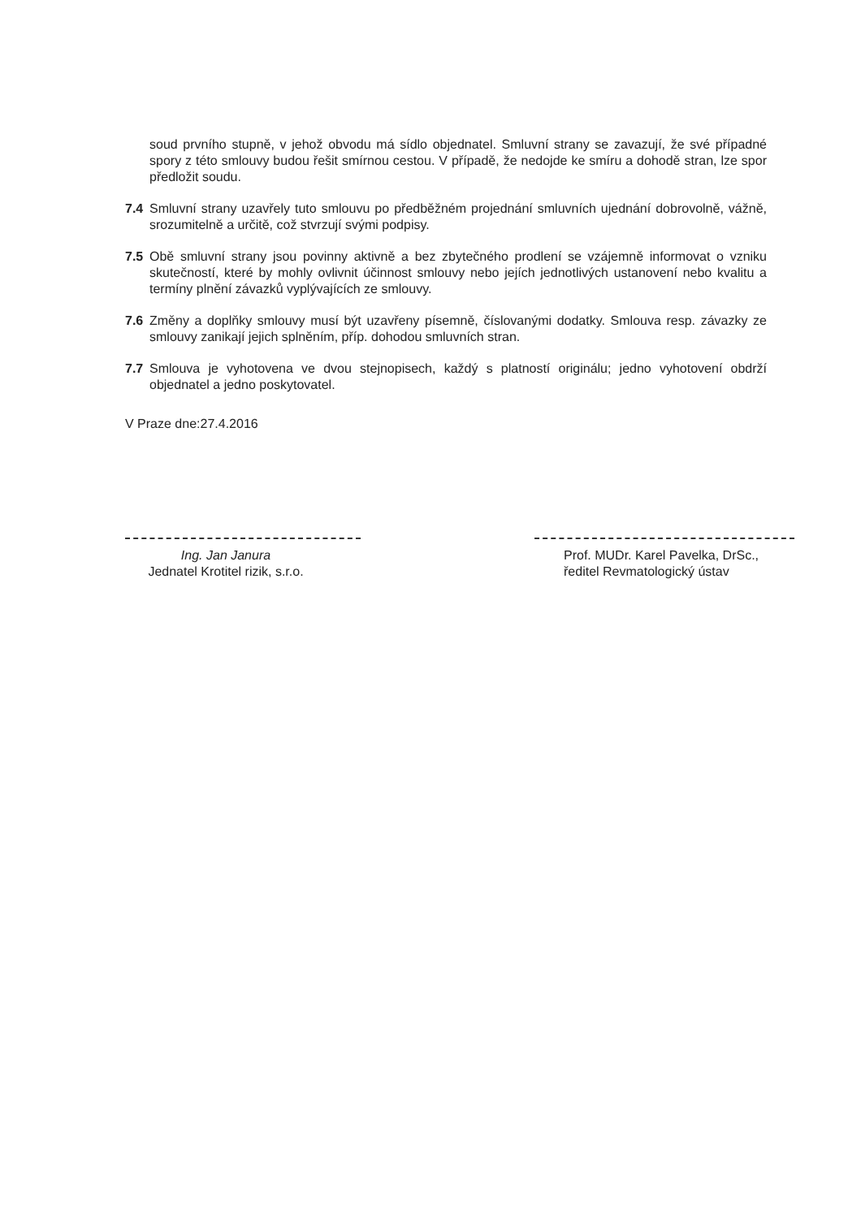soud prvního stupně, v jehož obvodu má sídlo objednatel. Smluvní strany se zavazují, že své případné spory z této smlouvy budou řešit smírnou cestou. V případě, že nedojde ke smíru a dohodě stran, lze spor předložit soudu.
7.4 Smluvní strany uzavřely tuto smlouvu po předběžném projednání smluvních ujednání dobrovolně, vážně, srozumitelně a určitě, což stvrzují svými podpisy.
7.5 Obě smluvní strany jsou povinny aktivně a bez zbytečného prodlení se vzájemně informovat o vzniku skutečností, které by mohly ovlivnit účinnost smlouvy nebo jejích jednotlivých ustanovení nebo kvalitu a termíny plnění závazků vyplývajících ze smlouvy.
7.6 Změny a doplňky smlouvy musí být uzavřeny písemně, číslovanými dodatky. Smlouva resp. závazky ze smlouvy zanikají jejich splněním, příp. dohodou smluvních stran.
7.7 Smlouva je vyhotovena ve dvou stejnopisech, každý s platností originálu; jedno vyhotovení obdrží objednatel a jedno poskytovatel.
V Praze dne:27.4.2016
Ing. Jan Janura
Jednatel Krotitel rizik, s.r.o.
Prof. MUDr. Karel Pavelka, DrSc.,
ředitel Revmatologický ústav